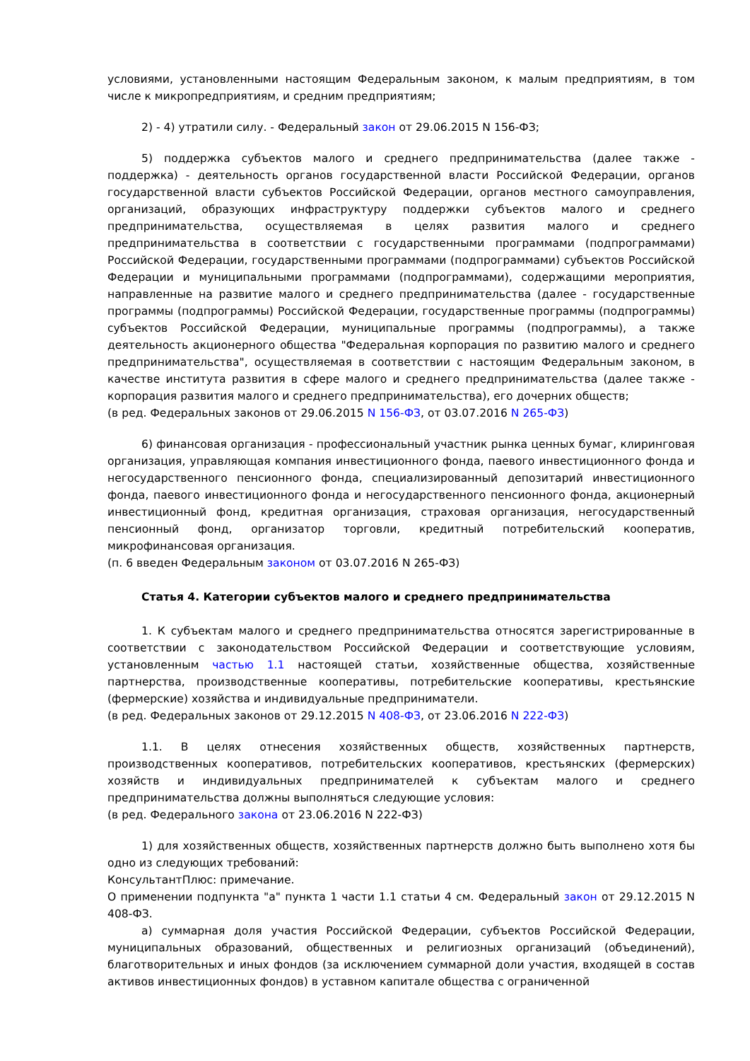условиями, установленными настоящим Федеральным законом, к малым предприятиям, в том числе к микропредприятиям, и средним предприятиям;
2) - 4) утратили силу. - Федеральный закон от 29.06.2015 N 156-ФЗ;
5) поддержка субъектов малого и среднего предпринимательства (далее также - поддержка) - деятельность органов государственной власти Российской Федерации, органов государственной власти субъектов Российской Федерации, органов местного самоуправления, организаций, образующих инфраструктуру поддержки субъектов малого и среднего предпринимательства, осуществляемая в целях развития малого и среднего предпринимательства в соответствии с государственными программами (подпрограммами) Российской Федерации, государственными программами (подпрограммами) субъектов Российской Федерации и муниципальными программами (подпрограммами), содержащими мероприятия, направленные на развитие малого и среднего предпринимательства (далее - государственные программы (подпрограммы) Российской Федерации, государственные программы (подпрограммы) субъектов Российской Федерации, муниципальные программы (подпрограммы), а также деятельность акционерного общества "Федеральная корпорация по развитию малого и среднего предпринимательства", осуществляемая в соответствии с настоящим Федеральным законом, в качестве института развития в сфере малого и среднего предпринимательства (далее также - корпорация развития малого и среднего предпринимательства), его дочерних обществ;
(в ред. Федеральных законов от 29.06.2015 N 156-ФЗ, от 03.07.2016 N 265-ФЗ)
6) финансовая организация - профессиональный участник рынка ценных бумаг, клиринговая организация, управляющая компания инвестиционного фонда, паевого инвестиционного фонда и негосударственного пенсионного фонда, специализированный депозитарий инвестиционного фонда, паевого инвестиционного фонда и негосударственного пенсионного фонда, акционерный инвестиционный фонд, кредитная организация, страховая организация, негосударственный пенсионный фонд, организатор торговли, кредитный потребительский кооператив, микрофинансовая организация.
(п. 6 введен Федеральным законом от 03.07.2016 N 265-ФЗ)
Статья 4. Категории субъектов малого и среднего предпринимательства
1. К субъектам малого и среднего предпринимательства относятся зарегистрированные в соответствии с законодательством Российской Федерации и соответствующие условиям, установленным частью 1.1 настоящей статьи, хозяйственные общества, хозяйственные партнерства, производственные кооперативы, потребительские кооперативы, крестьянские (фермерские) хозяйства и индивидуальные предприниматели.
(в ред. Федеральных законов от 29.12.2015 N 408-ФЗ, от 23.06.2016 N 222-ФЗ)
1.1. В целях отнесения хозяйственных обществ, хозяйственных партнерств, производственных кооперативов, потребительских кооперативов, крестьянских (фермерских) хозяйств и индивидуальных предпринимателей к субъектам малого и среднего предпринимательства должны выполняться следующие условия:
(в ред. Федерального закона от 23.06.2016 N 222-ФЗ)
1) для хозяйственных обществ, хозяйственных партнерств должно быть выполнено хотя бы одно из следующих требований:
КонсультантПлюс: примечание.
О применении подпункта "а" пункта 1 части 1.1 статьи 4 см. Федеральный закон от 29.12.2015 N 408-ФЗ.
а) суммарная доля участия Российской Федерации, субъектов Российской Федерации, муниципальных образований, общественных и религиозных организаций (объединений), благотворительных и иных фондов (за исключением суммарной доли участия, входящей в состав активов инвестиционных фондов) в уставном капитале общества с ограниченной